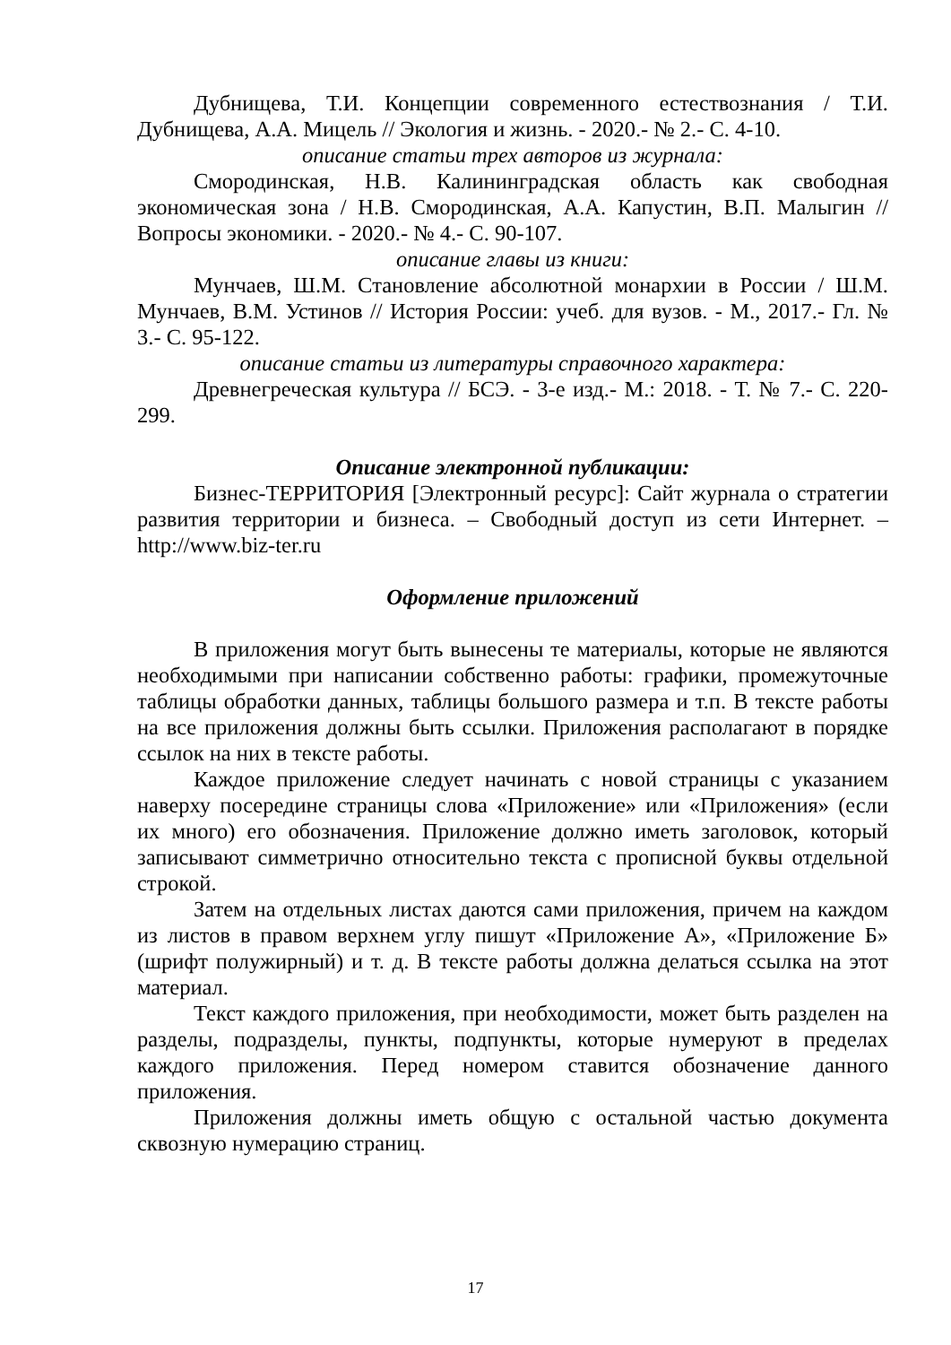Дубнищева, Т.И. Концепции современного естествознания / Т.И. Дубнищева, А.А. Мицель // Экология и жизнь. - 2020.- № 2.- С. 4-10.
описание статьи трех авторов из журнала:
Смородинская, Н.В. Калининградская область как свободная экономическая зона / Н.В. Смородинская, А.А. Капустин, В.П. Малыгин // Вопросы экономики. - 2020.- № 4.- С. 90-107.
описание главы из книги:
Мунчаев, Ш.М. Становление абсолютной монархии в России / Ш.М. Мунчаев, В.М. Устинов // История России: учеб. для вузов. - М., 2017.- Гл. № 3.- С. 95-122.
описание статьи из литературы справочного характера:
Древнегреческая культура // БСЭ. - 3-е изд.- М.: 2018. - Т. № 7.- С. 220-299.
Описание электронной публикации:
Бизнес-ТЕРРИТОРИЯ [Электронный ресурс]: Сайт журнала о стратегии развития территории и бизнеса. – Свободный доступ из сети Интернет. – http://www.biz-ter.ru
Оформление приложений
В приложения могут быть вынесены те материалы, которые не являются необходимыми при написании собственно работы: графики, промежуточные таблицы обработки данных, таблицы большого размера и т.п. В тексте работы на все приложения должны быть ссылки. Приложения располагают в порядке ссылок на них в тексте работы.
Каждое приложение следует начинать с новой страницы с указанием наверху посередине страницы слова «Приложение» или «Приложения» (если их много) его обозначения. Приложение должно иметь заголовок, который записывают симметрично относительно текста с прописной буквы отдельной строкой.
Затем на отдельных листах даются сами приложения, причем на каждом из листов в правом верхнем углу пишут «Приложение А», «Приложение Б» (шрифт полужирный) и т. д. В тексте работы должна делаться ссылка на этот материал.
Текст каждого приложения, при необходимости, может быть разделен на разделы, подразделы, пункты, подпункты, которые нумеруют в пределах каждого приложения. Перед номером ставится обозначение данного приложения.
Приложения должны иметь общую с остальной частью документа сквозную нумерацию страниц.
17